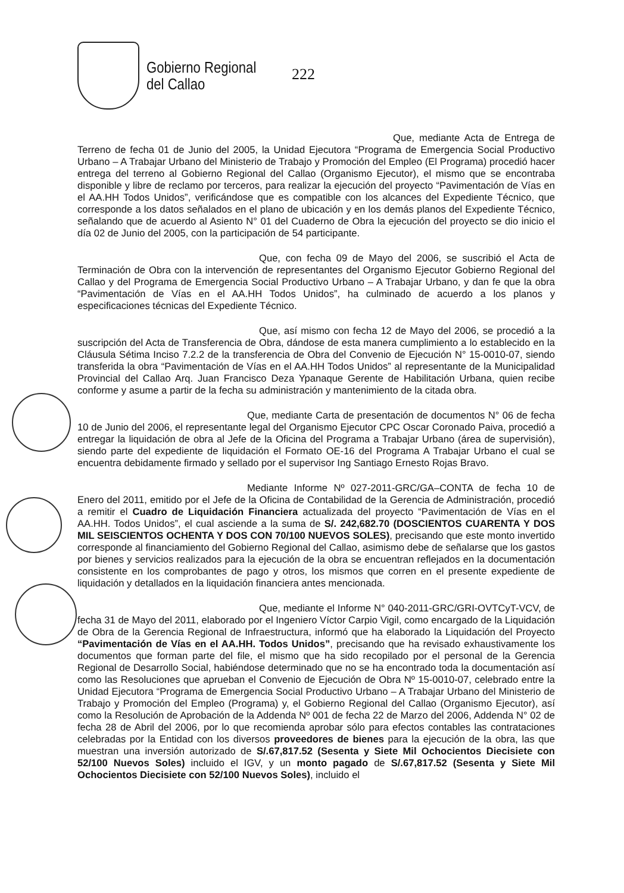Gobierno Regional
del Callao
222
Que, mediante Acta de Entrega de Terreno de fecha 01 de Junio del 2005, la Unidad Ejecutora “Programa de Emergencia Social Productivo Urbano – A Trabajar Urbano del Ministerio de Trabajo y Promoción del Empleo (El Programa) procedió hacer entrega del terreno al Gobierno Regional del Callao (Organismo Ejecutor), el mismo que se encontraba disponible y libre de reclamo por terceros, para realizar la ejecución del proyecto “Pavimentación de Vías en el AA.HH Todos Unidos”, verificándose que es compatible con los alcances del Expediente Técnico, que corresponde a los datos señalados en el plano de ubicación y en los demás planos del Expediente Técnico, señalando que de acuerdo al Asiento N° 01 del Cuaderno de Obra la ejecución del proyecto se dio inicio el día 02 de Junio del 2005, con la participación de 54 participante.
Que, con fecha 09 de Mayo del 2006, se suscribió el Acta de Terminación de Obra con la intervención de representantes del Organismo Ejecutor Gobierno Regional del Callao y del Programa de Emergencia Social Productivo Urbano – A Trabajar Urbano, y dan fe que la obra “Pavimentación de Vías en el AA.HH Todos Unidos”, ha culminado de acuerdo a los planos y especificaciones técnicas del Expediente Técnico.
Que, así mismo con fecha 12 de Mayo del 2006, se procedió a la suscripción del Acta de Transferencia de Obra, dándose de esta manera cumplimiento a lo establecido en la Cláusula Sétima Inciso 7.2.2 de la transferencia de Obra del Convenio de Ejecución N° 15-0010-07, siendo transferida la obra “Pavimentación de Vías en el AA.HH Todos Unidos” al representante de la Municipalidad Provincial del Callao Arq. Juan Francisco Deza Ypanaque Gerente de Habilitación Urbana, quien recibe conforme y asume a partir de la fecha su administración y mantenimiento de la citada obra.
Que, mediante Carta de presentación de documentos N° 06 de fecha 10 de Junio del 2006, el representante legal del Organismo Ejecutor CPC Oscar Coronado Paiva, procedió a entregar la liquidación de obra al Jefe de la Oficina del Programa a Trabajar Urbano (área de supervisión), siendo parte del expediente de liquidación el Formato OE-16 del Programa A Trabajar Urbano el cual se encuentra debidamente firmado y sellado por el supervisor Ing Santiago Ernesto Rojas Bravo.
Mediante Informe Nº 027-2011-GRC/GA–CONTA de fecha 10 de Enero del 2011, emitido por el Jefe de la Oficina de Contabilidad de la Gerencia de Administración, procedió a remitir el Cuadro de Liquidación Financiera actualizada del proyecto “Pavimentación de Vías en el AA.HH. Todos Unidos”, el cual asciende a la suma de S/. 242,682.70 (DOSCIENTOS CUARENTA Y DOS MIL SEISCIENTOS OCHENTA Y DOS CON 70/100 NUEVOS SOLES), precisando que este monto invertido corresponde al financiamiento del Gobierno Regional del Callao, asimismo debe de señalarse que los gastos por bienes y servicios realizados para la ejecución de la obra se encuentran reflejados en la documentación consistente en los comprobantes de pago y otros, los mismos que corren en el presente expediente de liquidación y detallados en la liquidación financiera antes mencionada.
Que, mediante el Informe N° 040-2011-GRC/GRI-OVTCyT-VCV, de fecha 31 de Mayo del 2011, elaborado por el Ingeniero Víctor Carpio Vigil, como encargado de la Liquidación de Obra de la Gerencia Regional de Infraestructura, informó que ha elaborado la Liquidación del Proyecto “Pavimentación de Vías en el AA.HH. Todos Unidos”, precisando que ha revisado exhaustivamente los documentos que forman parte del file, el mismo que ha sido recopilado por el personal de la Gerencia Regional de Desarrollo Social, habiéndose determinado que no se ha encontrado toda la documentación así como las Resoluciones que aprueban el Convenio de Ejecución de Obra Nº 15-0010-07, celebrado entre la Unidad Ejecutora “Programa de Emergencia Social Productivo Urbano – A Trabajar Urbano del Ministerio de Trabajo y Promoción del Empleo (Programa) y, el Gobierno Regional del Callao (Organismo Ejecutor), así como la Resolución de Aprobación de la Addenda Nº 001 de fecha 22 de Marzo del 2006, Addenda N° 02 de fecha 28 de Abril del 2006, por lo que recomienda aprobar sólo para efectos contables las contrataciones celebradas por la Entidad con los diversos proveedores de bienes para la ejecución de la obra, las que muestran una inversión autorizado de S/.67,817.52 (Sesenta y Siete Mil Ochocientos Diecisiete con 52/100 Nuevos Soles) incluido el IGV, y un monto pagado de S/.67,817.52 (Sesenta y Siete Mil Ochocientos Diecisiete con 52/100 Nuevos Soles), incluido el